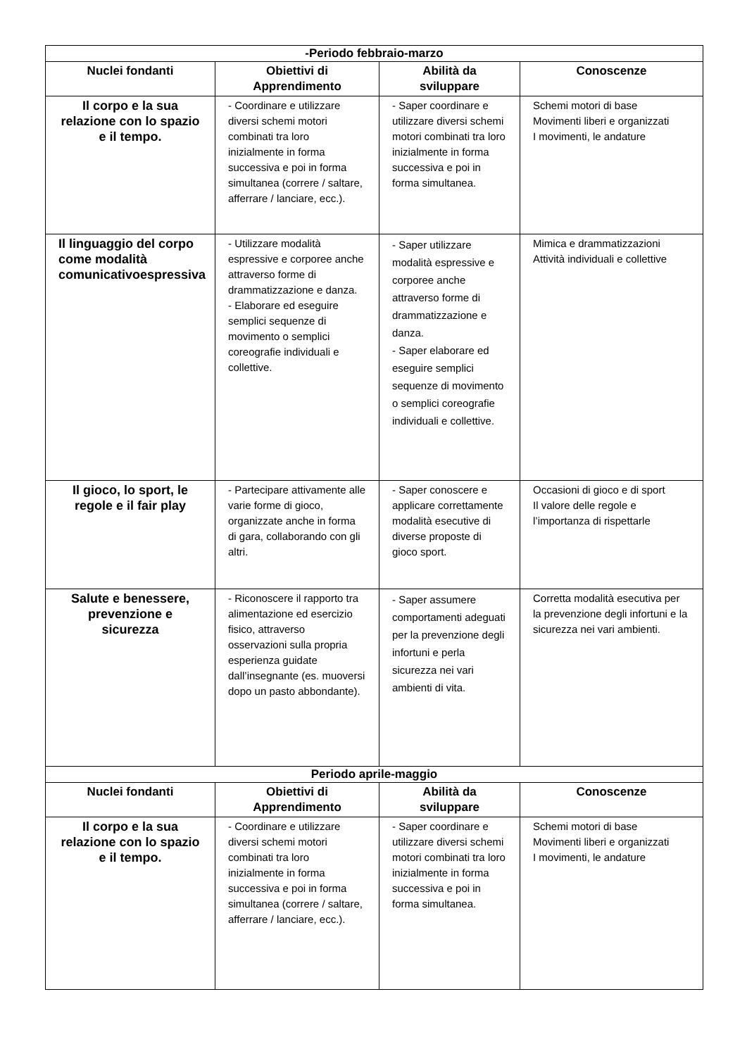| -Periodo febbraio-marzo | | | |
| Nuclei fondanti | Obiettivi di Apprendimento | Abilità da sviluppare | Conoscenze |
| Il corpo e la sua relazione con lo spazio e il tempo. | - Coordinare e utilizzare diversi schemi motori combinati tra loro inizialmente in forma successiva e poi in forma simultanea (correre / saltare, afferrare / lanciare, ecc.). | - Saper coordinare e utilizzare diversi schemi motori combinati tra loro inizialmente in forma successiva e poi in forma simultanea. | Schemi motori di base Movimenti liberi e organizzati I movimenti, le andature |
| Il linguaggio del corpo come modalità comunicativoespressiva | - Utilizzare modalità espressive e corporee anche attraverso forme di drammatizzazione e danza. - Elaborare ed eseguire semplici sequenze di movimento o semplici coreografie individuali e collettive. | - Saper utilizzare modalità espressive e corporee anche attraverso forme di drammatizzazione e danza. - Saper elaborare ed eseguire semplici sequenze di movimento o semplici coreografie individuali e collettive. | Mimica e drammatizzazioni Attività individuali e collettive |
| Il gioco, lo sport, le regole e il fair play | - Partecipare attivamente alle varie forme di gioco, organizzate anche in forma di gara, collaborando con gli altri. | - Saper conoscere e applicare correttamente modalità esecutive di diverse proposte di gioco sport. | Occasioni di gioco e di sport Il valore delle regole e l’importanza di rispettarle |
| Salute e benessere, prevenzione e sicurezza | - Riconoscere il rapporto tra alimentazione ed esercizio fisico, attraverso osservazioni sulla propria esperienza guidate dall’insegnante (es. muoversi dopo un pasto abbondante). | - Saper assumere comportamenti adeguati per la prevenzione degli infortuni e perla sicurezza nei vari ambienti di vita. | Corretta modalità esecutiva per la prevenzione degli infortuni e la sicurezza nei vari ambienti. |
| Periodo aprile-maggio | | | |
| Nuclei fondanti | Obiettivi di Apprendimento | Abilità da sviluppare | Conoscenze |
| Il corpo e la sua relazione con lo spazio e il tempo. | - Coordinare e utilizzare diversi schemi motori combinati tra loro inizialmente in forma successiva e poi in forma simultanea (correre / saltare, afferrare / lanciare, ecc.). | - Saper coordinare e utilizzare diversi schemi motori combinati tra loro inizialmente in forma successiva e poi in forma simultanea. | Schemi motori di base Movimenti liberi e organizzati I movimenti, le andature |